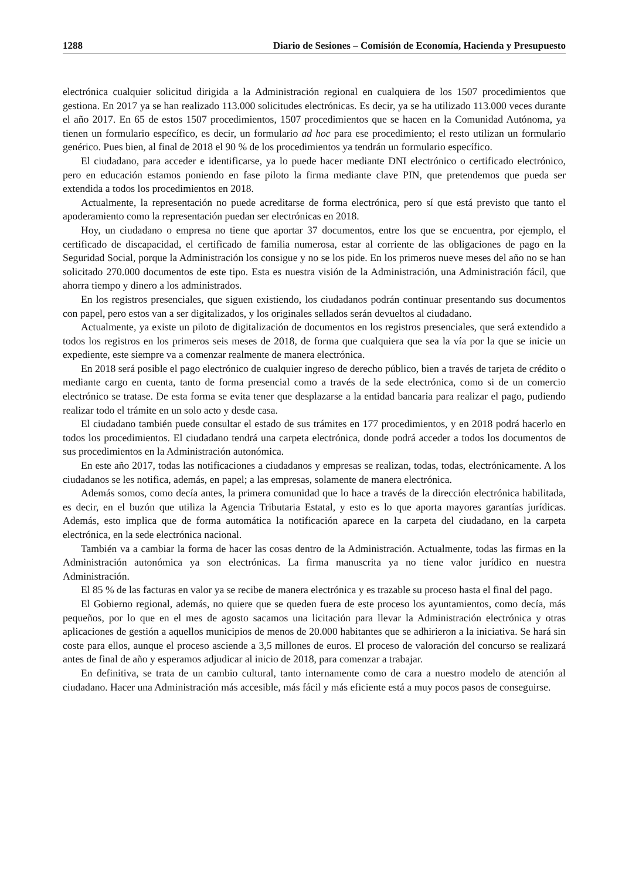1288 Diario de Sesiones – Comisión de Economía, Hacienda y Presupuesto
electrónica cualquier solicitud dirigida a la Administración regional en cualquiera de los 1507 procedimientos que gestiona. En 2017 ya se han realizado 113.000 solicitudes electrónicas. Es decir, ya se ha utilizado 113.000 veces durante el año 2017. En 65 de estos 1507 procedimientos, 1507 procedimientos que se hacen en la Comunidad Autónoma, ya tienen un formulario específico, es decir, un formulario ad hoc para ese procedimiento; el resto utilizan un formulario genérico. Pues bien, al final de 2018 el 90 % de los procedimientos ya tendrán un formulario específico.
El ciudadano, para acceder e identificarse, ya lo puede hacer mediante DNI electrónico o certificado electrónico, pero en educación estamos poniendo en fase piloto la firma mediante clave PIN, que pretendemos que pueda ser extendida a todos los procedimientos en 2018.
Actualmente, la representación no puede acreditarse de forma electrónica, pero sí que está previsto que tanto el apoderamiento como la representación puedan ser electrónicas en 2018.
Hoy, un ciudadano o empresa no tiene que aportar 37 documentos, entre los que se encuentra, por ejemplo, el certificado de discapacidad, el certificado de familia numerosa, estar al corriente de las obligaciones de pago en la Seguridad Social, porque la Administración los consigue y no se los pide. En los primeros nueve meses del año no se han solicitado 270.000 documentos de este tipo. Esta es nuestra visión de la Administración, una Administración fácil, que ahorra tiempo y dinero a los administrados.
En los registros presenciales, que siguen existiendo, los ciudadanos podrán continuar presentando sus documentos con papel, pero estos van a ser digitalizados, y los originales sellados serán devueltos al ciudadano.
Actualmente, ya existe un piloto de digitalización de documentos en los registros presenciales, que será extendido a todos los registros en los primeros seis meses de 2018, de forma que cualquiera que sea la vía por la que se inicie un expediente, este siempre va a comenzar realmente de manera electrónica.
En 2018 será posible el pago electrónico de cualquier ingreso de derecho público, bien a través de tarjeta de crédito o mediante cargo en cuenta, tanto de forma presencial como a través de la sede electrónica, como si de un comercio electrónico se tratase. De esta forma se evita tener que desplazarse a la entidad bancaria para realizar el pago, pudiendo realizar todo el trámite en un solo acto y desde casa.
El ciudadano también puede consultar el estado de sus trámites en 177 procedimientos, y en 2018 podrá hacerlo en todos los procedimientos. El ciudadano tendrá una carpeta electrónica, donde podrá acceder a todos los documentos de sus procedimientos en la Administración autonómica.
En este año 2017, todas las notificaciones a ciudadanos y empresas se realizan, todas, todas, electrónicamente. A los ciudadanos se les notifica, además, en papel; a las empresas, solamente de manera electrónica.
Además somos, como decía antes, la primera comunidad que lo hace a través de la dirección electrónica habilitada, es decir, en el buzón que utiliza la Agencia Tributaria Estatal, y esto es lo que aporta mayores garantías jurídicas. Además, esto implica que de forma automática la notificación aparece en la carpeta del ciudadano, en la carpeta electrónica, en la sede electrónica nacional.
También va a cambiar la forma de hacer las cosas dentro de la Administración. Actualmente, todas las firmas en la Administración autonómica ya son electrónicas. La firma manuscrita ya no tiene valor jurídico en nuestra Administración.
El 85 % de las facturas en valor ya se recibe de manera electrónica y es trazable su proceso hasta el final del pago.
El Gobierno regional, además, no quiere que se queden fuera de este proceso los ayuntamientos, como decía, más pequeños, por lo que en el mes de agosto sacamos una licitación para llevar la Administración electrónica y otras aplicaciones de gestión a aquellos municipios de menos de 20.000 habitantes que se adhirieron a la iniciativa. Se hará sin coste para ellos, aunque el proceso asciende a 3,5 millones de euros. El proceso de valoración del concurso se realizará antes de final de año y esperamos adjudicar al inicio de 2018, para comenzar a trabajar.
En definitiva, se trata de un cambio cultural, tanto internamente como de cara a nuestro modelo de atención al ciudadano. Hacer una Administración más accesible, más fácil y más eficiente está a muy pocos pasos de conseguirse.